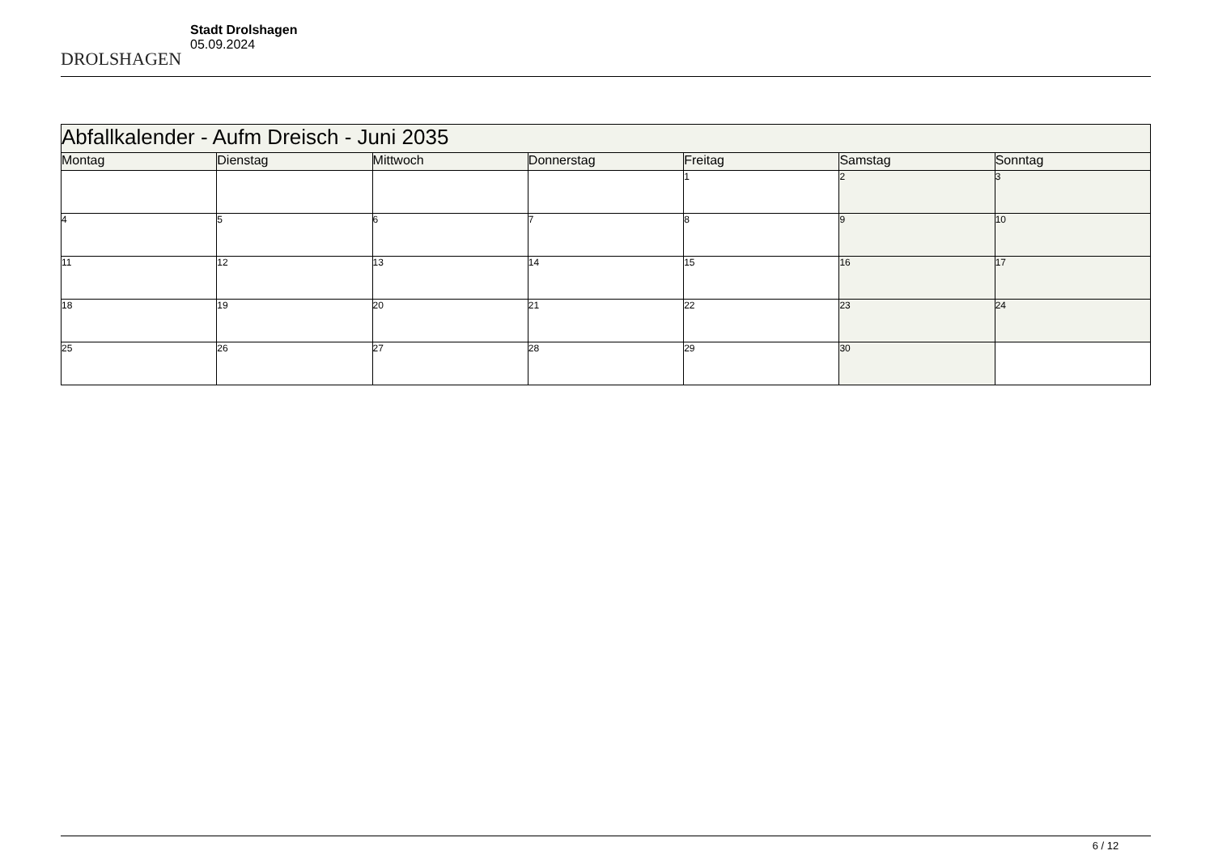DROLSHAGEN
Stadt Drolshagen
05.09.2024
| Abfallkalender - Aufm Dreisch - Juni 2035 | | | | | | |
| Montag | Dienstag | Mittwoch | Donnerstag | Freitag | Samstag | Sonntag |
| | | | | 1 | 2 | 3 |
| 4 | 5 | 6 | 7 | 8 | 9 | 10 |
| 11 | 12 | 13 | 14 | 15 | 16 | 17 |
| 18 | 19 | 20 | 21 | 22 | 23 | 24 |
| 25 | 26 | 27 | 28 | 29 | 30 | |
6 / 12